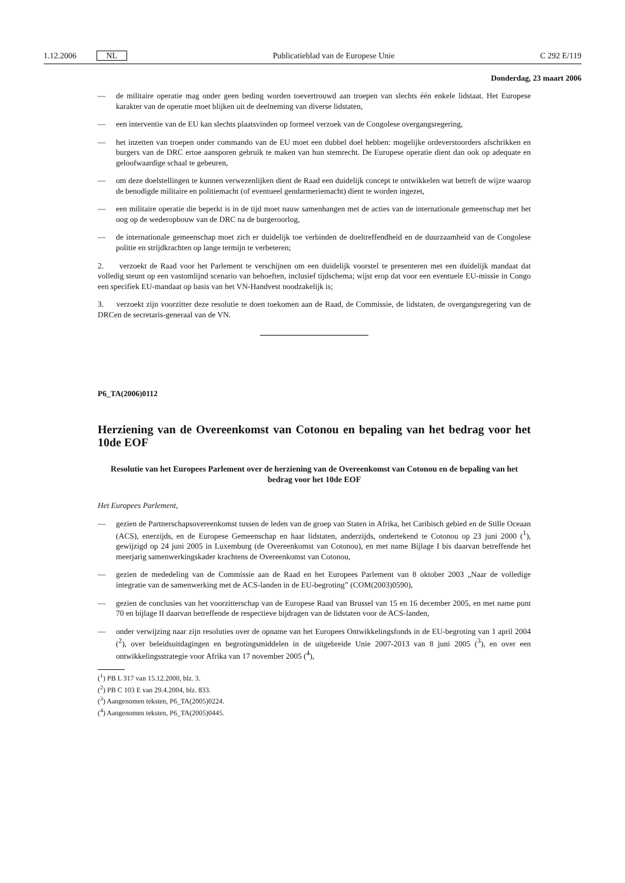1.12.2006 NL Publicatieblad van de Europese Unie C 292 E/119
Donderdag, 23 maart 2006
— de militaire operatie mag onder geen beding worden toevertrouwd aan troepen van slechts één enkele lidstaat. Het Europese karakter van de operatie moet blijken uit de deelneming van diverse lidstaten,
— een interventie van de EU kan slechts plaatsvinden op formeel verzoek van de Congolese overgangsregering,
— het inzetten van troepen onder commando van de EU moet een dubbel doel hebben: mogelijke ordeverstoorders afschrikken en burgers van de DRC ertoe aansporen gebruik te maken van hun stemrecht. De Europese operatie dient dan ook op adequate en geloofwaardige schaal te gebeuren,
— om deze doelstellingen te kunnen verwezenlijken dient de Raad een duidelijk concept te ontwikkelen wat betreft de wijze waarop de benodigde militaire en politiemacht (of eventueel gendarmeriemacht) dient te worden ingezet,
— een militaire operatie die beperkt is in de tijd moet nauw samenhangen met de acties van de internationale gemeenschap met het oog op de wederopbouw van de DRC na de burgeroorlog,
— de internationale gemeenschap moet zich er duidelijk toe verbinden de doeltreffendheid en de duurzaamheid van de Congolese politie en strijdkrachten op lange termijn te verbeteren;
2. verzoekt de Raad voor het Parlement te verschijnen om een duidelijk voorstel te presenteren met een duidelijk mandaat dat volledig steunt op een vastomlijnd scenario van behoeften, inclusief tijdschema; wijst erop dat voor een eventuele EU-missie in Congo een specifiek EU-mandaat op basis van het VN-Handvest noodzakelijk is;
3. verzoekt zijn voorzitter deze resolutie te doen toekomen aan de Raad, de Commissie, de lidstaten, de overgangsregering van de DRCen de secretaris-generaal van de VN.
P6_TA(2006)0112
Herziening van de Overeenkomst van Cotonou en bepaling van het bedrag voor het 10de EOF
Resolutie van het Europees Parlement over de herziening van de Overeenkomst van Cotonou en de bepaling van het bedrag voor het 10de EOF
Het Europees Parlement,
— gezien de Partnerschapsovereenkomst tussen de leden van de groep van Staten in Afrika, het Caribisch gebied en de Stille Oceaan (ACS), enerzijds, en de Europese Gemeenschap en haar lidstaten, anderzijds, ondertekend te Cotonou op 23 juni 2000 (<sup>1</sup>), gewijzigd op 24 juni 2005 in Luxemburg (de Overeenkomst van Cotonou), en met name Bijlage I bis daarvan betreffende het meerjarig samenwerkingskader krachtens de Overeenkomst van Cotonou,
— gezien de mededeling van de Commissie aan de Raad en het Europees Parlement van 8 oktober 2003 „Naar de volledige integratie van de samenwerking met de ACS-landen in de EU-begroting” (COM(2003)0590),
— gezien de conclusies van het voorzitterschap van de Europese Raad van Brussel van 15 en 16 december 2005, en met name punt 70 en bijlage II daarvan betreffende de respectieve bijdragen van de lidstaten voor de ACS-landen,
— onder verwijzing naar zijn resoluties over de opname van het Europees Ontwikkelingsfonds in de EU-begroting van 1 april 2004 (<sup>2</sup>), over beleidsuitdagingen en begrotingsmiddelen in de uitgebreide Unie 2007-2013 van 8 juni 2005 (<sup>3</sup>), en over een ontwikkelingsstrategie voor Afrika van 17 november 2005 (<sup>4</sup>),
(<sup>1</sup>) PB L 317 van 15.12.2000, blz. 3.
(<sup>2</sup>) PB C 103 E van 29.4.2004, blz. 833.
(<sup>3</sup>) Aangenomen teksten, P6_TA(2005)0224.
(<sup>4</sup>) Aangenomen teksten, P6_TA(2005)0445.